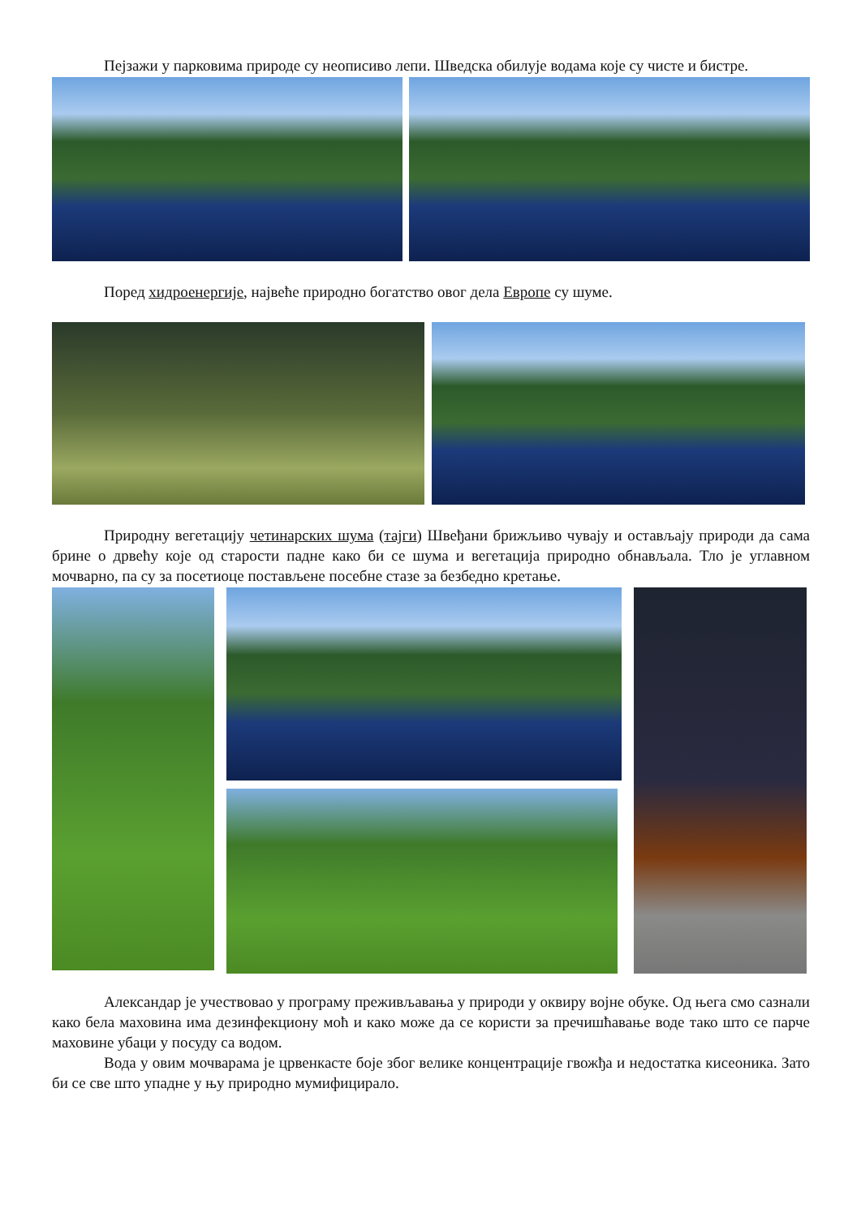Пејзажи у парковима природе су неописиво лепи. Шведска обилује водама које су чисте и бистре.
Поред хидроенергије, највеће природно богатство овог дела Европе су шуме.
Природну вегетацију четинарских шума (тајги) Швеђани брижљиво чувају и остављају природи да сама брине о дрвећу које од старости падне како би се шума и вегетација природно обнављала. Тло је углавном мочварно, па су за посетиоце постављене посебне стазе за безбедно кретање.
Александар је учествовао у програму преживљавања у природи у оквиру војне обуке. Од њега смо сазнали како бела маховина има дезинфекциону моћ и како може да се користи за пречишћавање воде тако што се парче маховине убаци у посуду са водом.
Вода у овим мочварама је црвенкасте боје због велике концентрације гвожђа и недостатка кисеоника. Зато би се све што упадне у њу природно мумифицирало.